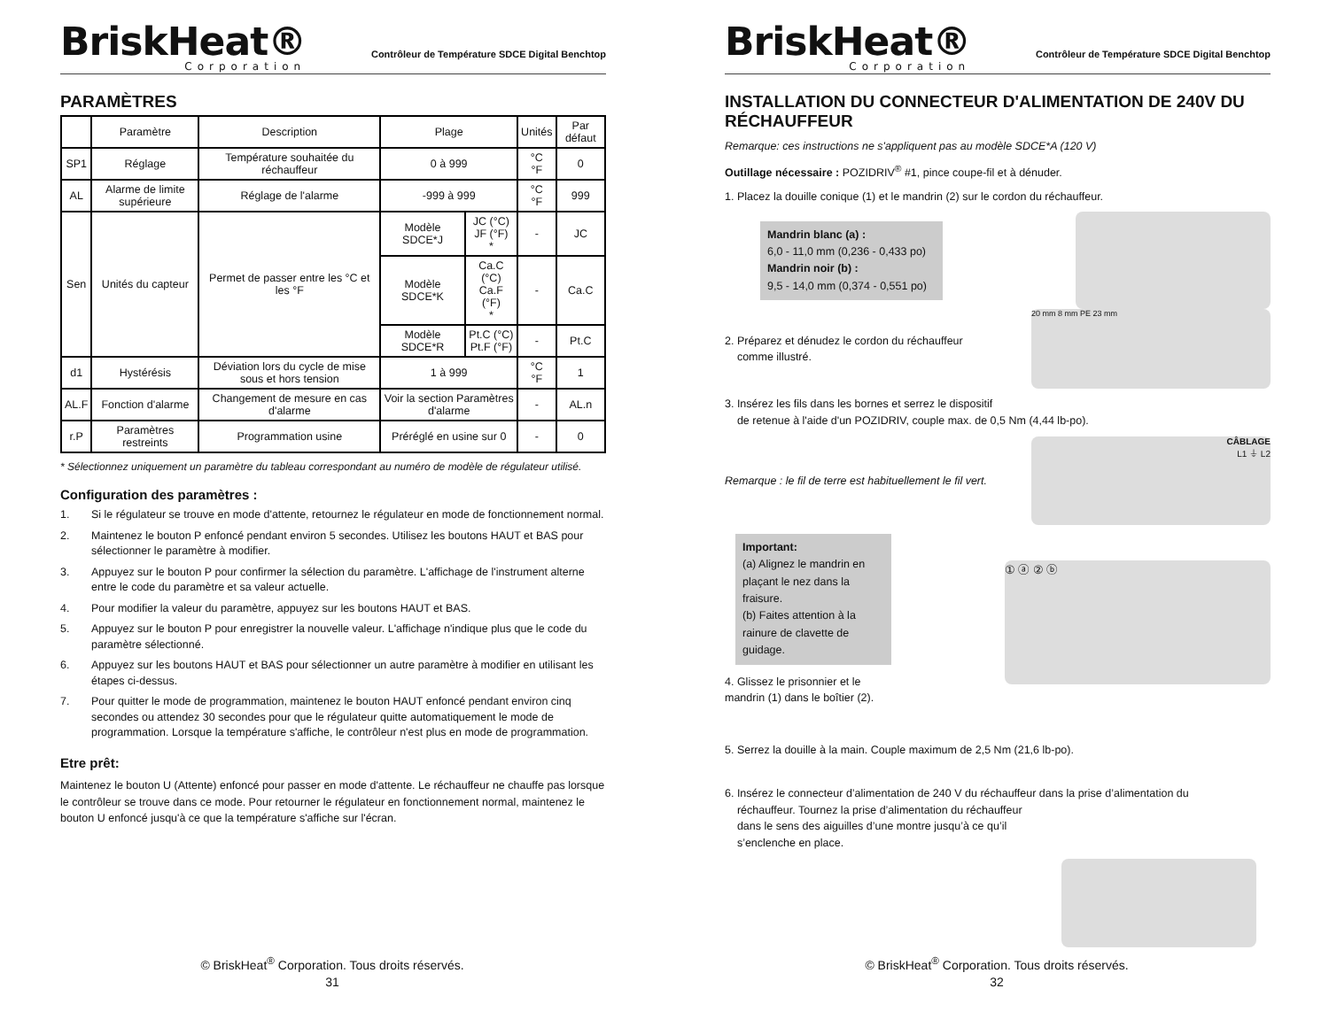BriskHeat®
Corporation
Contrôleur de Température SDCE Digital Benchtop
PARAMÈTRES
| | Paramètre | Description | Plage | | Unités | Par défaut |
| --- | --- | --- | --- | --- | --- | --- |
| SP1 | Réglage | Température souhaitée du réchauffeur | 0 à 999 | | °C °F | 0 |
| AL | Alarme de limite supérieure | Réglage de l'alarme | -999 à 999 | | °C °F | 999 |
| Sen | Unités du capteur | Permet de passer entre les °C et les °F | Modèle SDCE*J | JC (°C) JF (°F) * | - | JC |
| | | | Modèle SDCE*K | Ca.C (°C) Ca.F (°F) * | - | Ca.C |
| | | | Modèle SDCE*R | Pt.C (°C) Pt.F (°F) | - | Pt.C |
| d1 | Hystérésis | Déviation lors du cycle de mise sous et hors tension | 1 à 999 | | °C °F | 1 |
| AL.F | Fonction d'alarme | Changement de mesure en cas d'alarme | Voir la section Paramètres d'alarme | | - | AL.n |
| r.P | Paramètres restreints | Programmation usine | Préréglé en usine sur 0 | | - | 0 |
* Sélectionnez uniquement un paramètre du tableau correspondant au numéro de modèle de régulateur utilisé.
Configuration des paramètres :
1. Si le régulateur se trouve en mode d'attente, retournez le régulateur en mode de fonctionnement normal.
2. Maintenez le bouton P enfoncé pendant environ 5 secondes. Utilisez les boutons HAUT et BAS pour sélectionner le paramètre à modifier.
3. Appuyez sur le bouton P pour confirmer la sélection du paramètre. L'affichage de l'instrument alterne entre le code du paramètre et sa valeur actuelle.
4. Pour modifier la valeur du paramètre, appuyez sur les boutons HAUT et BAS.
5. Appuyez sur le bouton P pour enregistrer la nouvelle valeur. L'affichage n'indique plus que le code du paramètre sélectionné.
6. Appuyez sur les boutons HAUT et BAS pour sélectionner un autre paramètre à modifier en utilisant les étapes ci-dessus.
7. Pour quitter le mode de programmation, maintenez le bouton HAUT enfoncé pendant environ cinq secondes ou attendez 30 secondes pour que le régulateur quitte automatiquement le mode de programmation. Lorsque la température s'affiche, le contrôleur n'est plus en mode de programmation.
Etre prêt:
Maintenez le bouton U (Attente) enfoncé pour passer en mode d'attente. Le réchauffeur ne chauffe pas lorsque le contrôleur se trouve dans ce mode. Pour retourner le régulateur en fonctionnement normal, maintenez le bouton U enfoncé jusqu'à ce que la température s'affiche sur l'écran.
© BriskHeat<sup>®</sup> Corporation. Tous droits réservés.
31
BriskHeat®
Corporation
Contrôleur de Température SDCE Digital Benchtop
INSTALLATION DU CONNECTEUR D'ALIMENTATION DE 240V DU RÉCHAUFFEUR
Remarque: ces instructions ne s'appliquent pas au modèle SDCE*A (120 V)
Outillage nécessaire : POZIDRIV<sup>®</sup> #1, pince coupe-fil et à dénuder.
1. Placez la douille conique (1) et le mandrin (2) sur le cordon du réchauffeur.
Mandrin blanc (a) :
6,0 - 11,0 mm (0,236 - 0,433 po)
Mandrin noir (b) :
9,5 - 14,0 mm (0,374 - 0,551 po)
2. Préparez et dénudez le cordon du réchauffeur
comme illustré.
20 mm 8 mm PE 23 mm
3. Insérez les fils dans les bornes et serrez le dispositif
de retenue à l'aide d'un POZIDRIV, couple max. de 0,5 Nm (4,44 lb-po).
Remarque : le fil de terre est habituellement le fil vert.
CÂBLAGE
L1 ⏚ L2
Important:
(a) Alignez le mandrin en plaçant le nez dans la fraisure.
(b) Faites attention à la rainure de clavette de guidage.
4. Glissez le prisonnier et le
mandrin (1) dans le boîtier (2).
① ⓐ ② ⓑ
5. Serrez la douille à la main. Couple maximum de 2,5 Nm (21,6 lb-po).
6. Insérez le connecteur d’alimentation de 240 V du réchauffeur dans la prise d’alimentation du
réchauffeur. Tournez la prise d’alimentation du réchauffeur
dans le sens des aiguilles d’une montre jusqu’à ce qu’il
s’enclenche en place.
© BriskHeat<sup>®</sup> Corporation. Tous droits réservés.
32